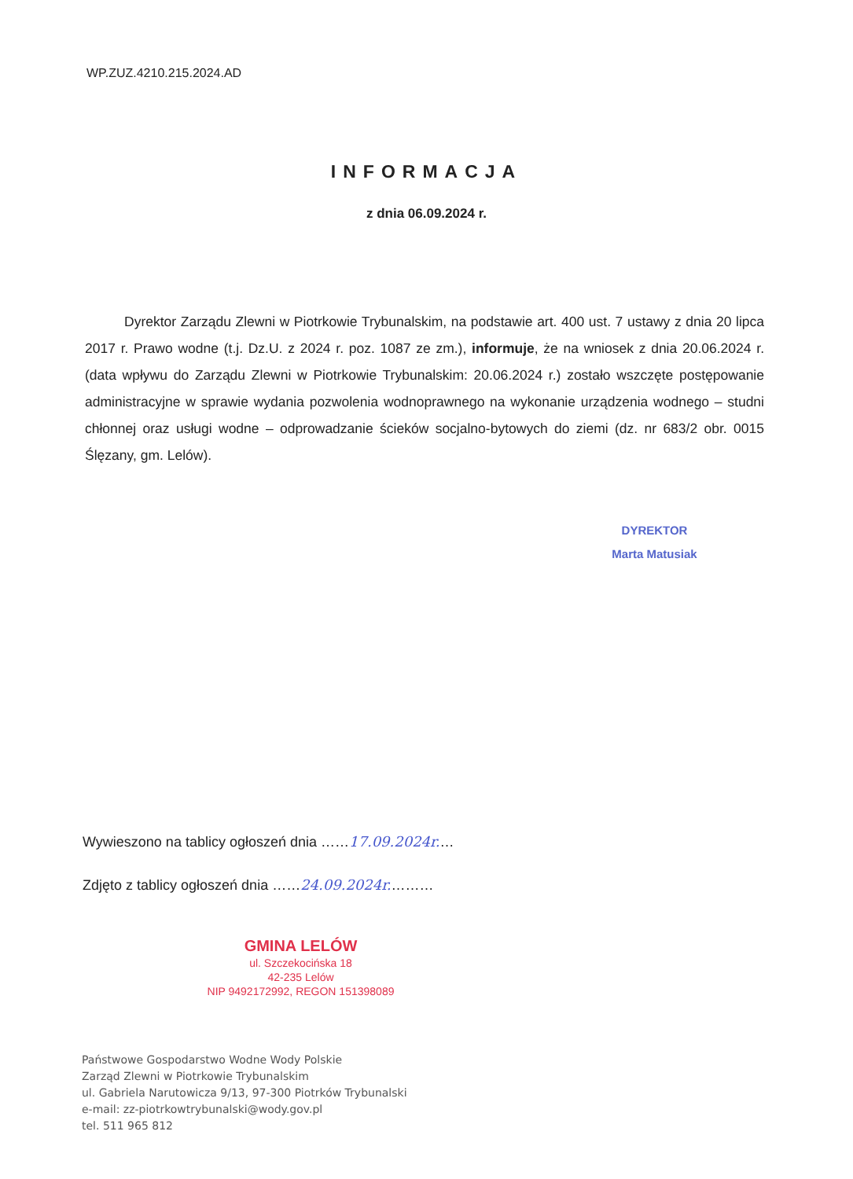WP.ZUZ.4210.215.2024.AD
INFORMACJA
z dnia 06.09.2024 r.
Dyrektor Zarządu Zlewni w Piotrkowie Trybunalskim, na podstawie art. 400 ust. 7 ustawy z dnia 20 lipca 2017 r. Prawo wodne (t.j. Dz.U. z 2024 r. poz. 1087 ze zm.), informuje, że na wniosek z dnia 20.06.2024 r. (data wpływu do Zarządu Zlewni w Piotrkowie Trybunalskim: 20.06.2024 r.) zostało wszczęte postępowanie administracyjne w sprawie wydania pozwolenia wodnoprawnego na wykonanie urządzenia wodnego – studni chłonnej oraz usługi wodne – odprowadzanie ścieków socjalno-bytowych do ziemi (dz. nr 683/2 obr. 0015 Ślęzany, gm. Lelów).
DYREKTOR
Marta Matusiak
Wywieszono na tablicy ogłoszeń dnia ……17.09.2024r.…
Zdjęto z tablicy ogłoszeń dnia ……24.09.2024r.………
GMINA LELÓW
ul. Szczekocińska 18
42-235 Lelów
NIP 9492172992, REGON 151398089
Państwowe Gospodarstwo Wodne Wody Polskie
Zarząd Zlewni w Piotrkowie Trybunalskim
ul. Gabriela Narutowicza 9/13, 97-300 Piotrków Trybunalski
e-mail: zz-piotrkowtrybunalski@wody.gov.pl
tel. 511 965 812